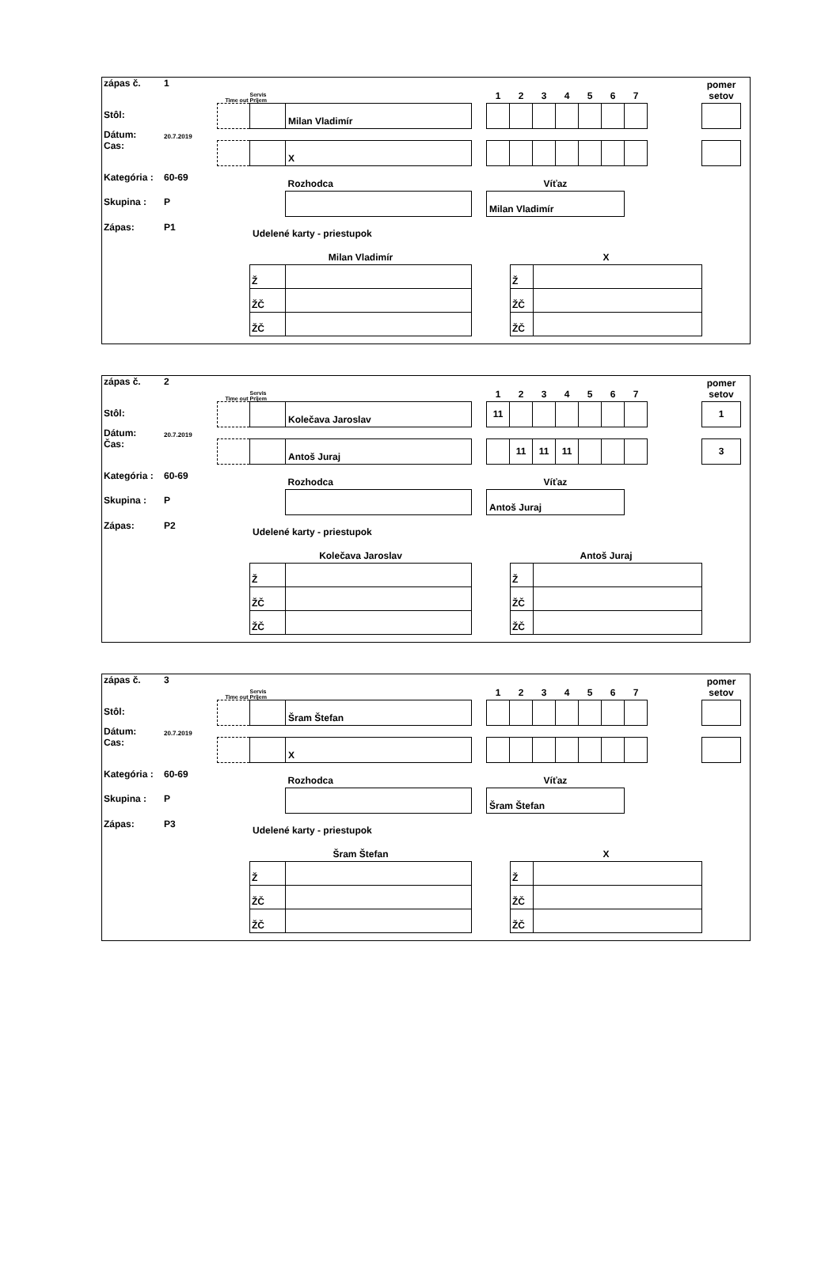zápas č. 1
Stôl:
Dátum: 20.7.2019
Cas:
Kategória : 60-69
Skupina : P
Zápas: P1
| Time out | Servis Príjem | | | 1 | 2 | 3 | 4 | 5 | 6 | 7 | | pomer setov |
| | | Milan Vladimír | | | | | | | | | | |
| | | X | | | | | | | | | | |
| | | Rozhodca | | Víťaz | | | | | | | | |
| | | | | Milan Vladimír | | | | | | | | |
Udelené karty - priestupok
| Milan Vladimír | |
| --- | --- |
| Ž | |
| ŽČ | |
| ŽČ | |
| X | |
| --- | --- |
| Ž | |
| ŽČ | |
| ŽČ | |
zápas č. 2
Stôl:
Dátum: 20.7.2019
Čas:
Kategória : 60-69
Skupina : P
Zápas: P2
| Time out | Servis Príjem | | | 1 | 2 | 3 | 4 | 5 | 6 | 7 | | pomer setov |
| | | Kolečava Jaroslav | | 11 | | | | | | | | 1 |
| | | Antoš Juraj | | | 11 | 11 | 11 | | | | | 3 |
| | | Rozhodca | | Víťaz | | | | | | | | |
| | | | | Antoš Juraj | | | | | | | | |
Udelené karty - priestupok
| Kolečava Jaroslav | |
| --- | --- |
| Ž | |
| ŽČ | |
| ŽČ | |
| Antoš Juraj | |
| --- | --- |
| Ž | |
| ŽČ | |
| ŽČ | |
zápas č. 3
Stôl:
Dátum: 20.7.2019
Cas:
Kategória : 60-69
Skupina : P
Zápas: P3
| Time out | Servis Príjem | | | 1 | 2 | 3 | 4 | 5 | 6 | 7 | | pomer setov |
| | | Šram Štefan | | | | | | | | | | |
| | | X | | | | | | | | | | |
| | | Rozhodca | | Víťaz | | | | | | | | |
| | | | | Šram Štefan | | | | | | | | |
Udelené karty - priestupok
| Šram Štefan | |
| --- | --- |
| Ž | |
| ŽČ | |
| ŽČ | |
| X | |
| --- | --- |
| Ž | |
| ŽČ | |
| ŽČ | |